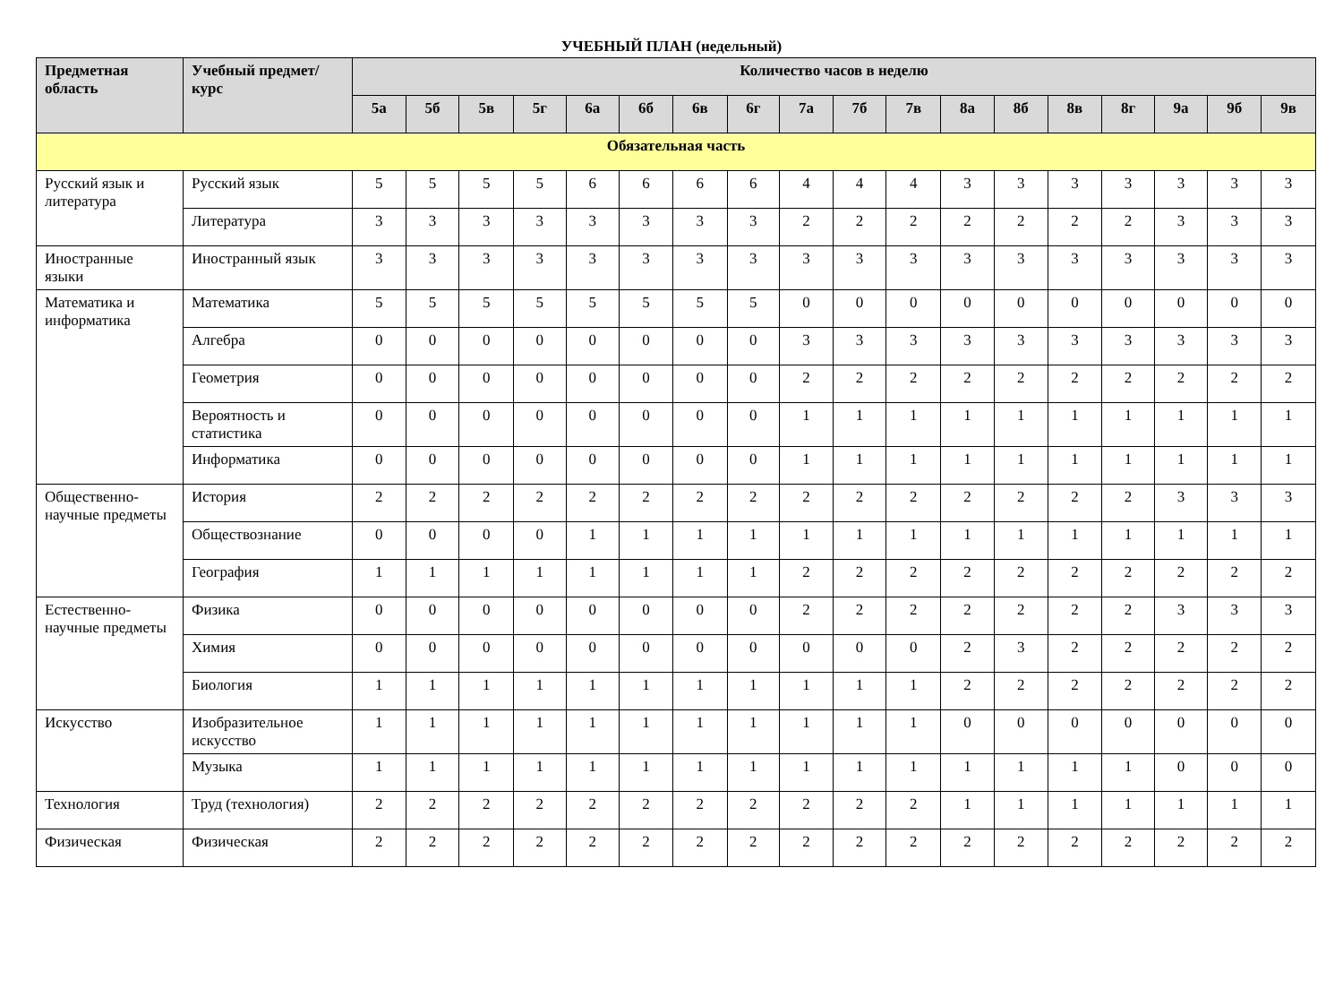УЧЕБНЫЙ ПЛАН (недельный)
| Предметная область | Учебный предмет/курс | Количество часов в неделю | | | | | | | | | | | | | | | | | |
| --- | --- | --- | --- | --- | --- | --- | --- | --- | --- | --- | --- | --- | --- | --- | --- | --- | --- | --- | --- |
| | | 5а | 5б | 5в | 5г | 6а | 6б | 6в | 6г | 7а | 7б | 7в | 8а | 8б | 8в | 8г | 9а | 9б | 9в |
| Обязательная часть | | | | | | | | | | | | | | | | | | | |
| Русский язык и литература | Русский язык | 5 | 5 | 5 | 5 | 6 | 6 | 6 | 6 | 4 | 4 | 4 | 3 | 3 | 3 | 3 | 3 | 3 | 3 |
| | Литература | 3 | 3 | 3 | 3 | 3 | 3 | 3 | 3 | 2 | 2 | 2 | 2 | 2 | 2 | 2 | 3 | 3 | 3 |
| Иностранные языки | Иностранный язык | 3 | 3 | 3 | 3 | 3 | 3 | 3 | 3 | 3 | 3 | 3 | 3 | 3 | 3 | 3 | 3 | 3 | 3 |
| Математика и информатика | Математика | 5 | 5 | 5 | 5 | 5 | 5 | 5 | 5 | 0 | 0 | 0 | 0 | 0 | 0 | 0 | 0 | 0 | 0 |
| | Алгебра | 0 | 0 | 0 | 0 | 0 | 0 | 0 | 0 | 3 | 3 | 3 | 3 | 3 | 3 | 3 | 3 | 3 | 3 |
| | Геометрия | 0 | 0 | 0 | 0 | 0 | 0 | 0 | 0 | 2 | 2 | 2 | 2 | 2 | 2 | 2 | 2 | 2 | 2 |
| | Вероятность и статистика | 0 | 0 | 0 | 0 | 0 | 0 | 0 | 0 | 1 | 1 | 1 | 1 | 1 | 1 | 1 | 1 | 1 | 1 |
| | Информатика | 0 | 0 | 0 | 0 | 0 | 0 | 0 | 0 | 1 | 1 | 1 | 1 | 1 | 1 | 1 | 1 | 1 | 1 |
| Общественно-научные предметы | История | 2 | 2 | 2 | 2 | 2 | 2 | 2 | 2 | 2 | 2 | 2 | 2 | 2 | 2 | 2 | 3 | 3 | 3 |
| | Обществознание | 0 | 0 | 0 | 0 | 1 | 1 | 1 | 1 | 1 | 1 | 1 | 1 | 1 | 1 | 1 | 1 | 1 | 1 |
| | География | 1 | 1 | 1 | 1 | 1 | 1 | 1 | 1 | 2 | 2 | 2 | 2 | 2 | 2 | 2 | 2 | 2 | 2 |
| Естественно-научные предметы | Физика | 0 | 0 | 0 | 0 | 0 | 0 | 0 | 0 | 2 | 2 | 2 | 2 | 2 | 2 | 2 | 3 | 3 | 3 |
| | Химия | 0 | 0 | 0 | 0 | 0 | 0 | 0 | 0 | 0 | 0 | 0 | 2 | 3 | 2 | 2 | 2 | 2 | 2 |
| | Биология | 1 | 1 | 1 | 1 | 1 | 1 | 1 | 1 | 1 | 1 | 1 | 2 | 2 | 2 | 2 | 2 | 2 | 2 |
| Искусство | Изобразительное искусство | 1 | 1 | 1 | 1 | 1 | 1 | 1 | 1 | 1 | 1 | 1 | 0 | 0 | 0 | 0 | 0 | 0 | 0 |
| | Музыка | 1 | 1 | 1 | 1 | 1 | 1 | 1 | 1 | 1 | 1 | 1 | 1 | 1 | 1 | 1 | 0 | 0 | 0 |
| Технология | Труд (технология) | 2 | 2 | 2 | 2 | 2 | 2 | 2 | 2 | 2 | 2 | 2 | 1 | 1 | 1 | 1 | 1 | 1 | 1 |
| Физическая | Физическая | 2 | 2 | 2 | 2 | 2 | 2 | 2 | 2 | 2 | 2 | 2 | 2 | 2 | 2 | 2 | 2 | 2 | 2 |